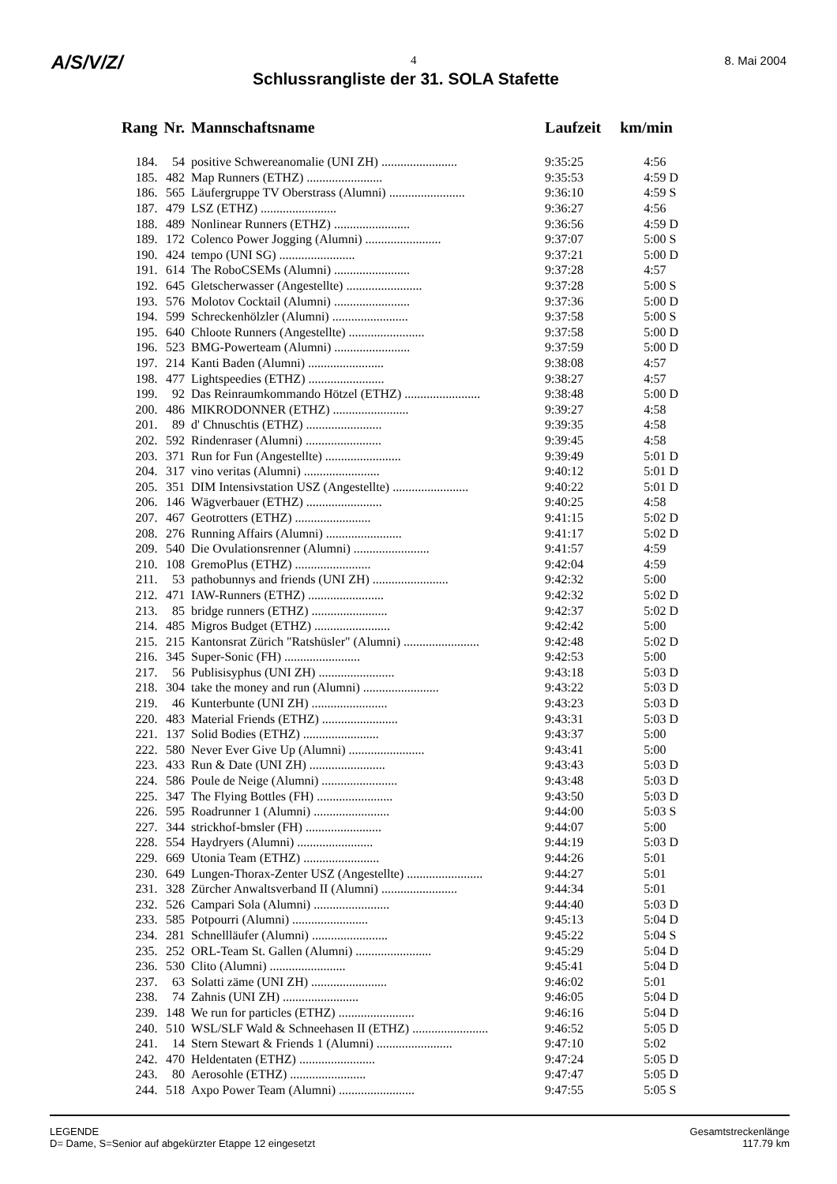A/S/V/Z/ 4 8. Mai 2004
Schlussrangliste der 31. SOLA Stafette
| Rang | Nr. | Mannschaftsname | Laufzeit | km/min |
| --- | --- | --- | --- | --- |
| 184. | 54 | positive Schwereanomalie (UNI ZH) ........................ | 9:35:25 | 4:56 |
| 185. | 482 | Map Runners (ETHZ) ........................ | 9:35:53 | 4:59 D |
| 186. | 565 | Läufergruppe TV Oberstrass (Alumni) ........................ | 9:36:10 | 4:59 S |
| 187. | 479 | LSZ (ETHZ) ........................ | 9:36:27 | 4:56 |
| 188. | 489 | Nonlinear Runners (ETHZ) ........................ | 9:36:56 | 4:59 D |
| 189. | 172 | Colenco Power Jogging (Alumni) ........................ | 9:37:07 | 5:00 S |
| 190. | 424 | tempo (UNI SG) ........................ | 9:37:21 | 5:00 D |
| 191. | 614 | The RoboCSEMs (Alumni) ........................ | 9:37:28 | 4:57 |
| 192. | 645 | Gletscherwasser (Angestellte) ........................ | 9:37:28 | 5:00 S |
| 193. | 576 | Molotov Cocktail (Alumni) ........................ | 9:37:36 | 5:00 D |
| 194. | 599 | Schreckenhölzler (Alumni) ........................ | 9:37:58 | 5:00 S |
| 195. | 640 | Chloote Runners (Angestellte) ........................ | 9:37:58 | 5:00 D |
| 196. | 523 | BMG-Powerteam (Alumni) ........................ | 9:37:59 | 5:00 D |
| 197. | 214 | Kanti Baden (Alumni) ........................ | 9:38:08 | 4:57 |
| 198. | 477 | Lightspeedies (ETHZ) ........................ | 9:38:27 | 4:57 |
| 199. | 92 | Das Reinraumkommando Hötzel (ETHZ) ........................ | 9:38:48 | 5:00 D |
| 200. | 486 | MIKRODONNER (ETHZ) ........................ | 9:39:27 | 4:58 |
| 201. | 89 | d' Chnuschtis (ETHZ) ........................ | 9:39:35 | 4:58 |
| 202. | 592 | Rindenraser (Alumni) ........................ | 9:39:45 | 4:58 |
| 203. | 371 | Run for Fun (Angestellte) ........................ | 9:39:49 | 5:01 D |
| 204. | 317 | vino veritas (Alumni) ........................ | 9:40:12 | 5:01 D |
| 205. | 351 | DIM Intensivstation USZ (Angestellte) ........................ | 9:40:22 | 5:01 D |
| 206. | 146 | Wägverbauer (ETHZ) ........................ | 9:40:25 | 4:58 |
| 207. | 467 | Geotrotters (ETHZ) ........................ | 9:41:15 | 5:02 D |
| 208. | 276 | Running Affairs (Alumni) ........................ | 9:41:17 | 5:02 D |
| 209. | 540 | Die Ovulationsrenner (Alumni) ........................ | 9:41:57 | 4:59 |
| 210. | 108 | GremoPlus (ETHZ) ........................ | 9:42:04 | 4:59 |
| 211. | 53 | pathobunnys and friends (UNI ZH) ........................ | 9:42:32 | 5:00 |
| 212. | 471 | IAW-Runners (ETHZ) ........................ | 9:42:32 | 5:02 D |
| 213. | 85 | bridge runners (ETHZ) ........................ | 9:42:37 | 5:02 D |
| 214. | 485 | Migros Budget (ETHZ) ........................ | 9:42:42 | 5:00 |
| 215. | 215 | Kantonsrat Zürich "Ratshüsler" (Alumni) ........................ | 9:42:48 | 5:02 D |
| 216. | 345 | Super-Sonic (FH) ........................ | 9:42:53 | 5:00 |
| 217. | 56 | Publisisyphus (UNI ZH) ........................ | 9:43:18 | 5:03 D |
| 218. | 304 | take the money and run (Alumni) ........................ | 9:43:22 | 5:03 D |
| 219. | 46 | Kunterbunte (UNI ZH) ........................ | 9:43:23 | 5:03 D |
| 220. | 483 | Material Friends (ETHZ) ........................ | 9:43:31 | 5:03 D |
| 221. | 137 | Solid Bodies (ETHZ) ........................ | 9:43:37 | 5:00 |
| 222. | 580 | Never Ever Give Up (Alumni) ........................ | 9:43:41 | 5:00 |
| 223. | 433 | Run & Date (UNI ZH) ........................ | 9:43:43 | 5:03 D |
| 224. | 586 | Poule de Neige (Alumni) ........................ | 9:43:48 | 5:03 D |
| 225. | 347 | The Flying Bottles (FH) ........................ | 9:43:50 | 5:03 D |
| 226. | 595 | Roadrunner 1 (Alumni) ........................ | 9:44:00 | 5:03 S |
| 227. | 344 | strickhof-bmsler (FH) ........................ | 9:44:07 | 5:00 |
| 228. | 554 | Haydryers (Alumni) ........................ | 9:44:19 | 5:03 D |
| 229. | 669 | Utonia Team (ETHZ) ........................ | 9:44:26 | 5:01 |
| 230. | 649 | Lungen-Thorax-Zenter USZ (Angestellte) ........................ | 9:44:27 | 5:01 |
| 231. | 328 | Zürcher Anwaltsverband II (Alumni) ........................ | 9:44:34 | 5:01 |
| 232. | 526 | Campari Sola (Alumni) ........................ | 9:44:40 | 5:03 D |
| 233. | 585 | Potpourri (Alumni) ........................ | 9:45:13 | 5:04 D |
| 234. | 281 | Schnellläufer (Alumni) ........................ | 9:45:22 | 5:04 S |
| 235. | 252 | ORL-Team St. Gallen (Alumni) ........................ | 9:45:29 | 5:04 D |
| 236. | 530 | Clito (Alumni) ........................ | 9:45:41 | 5:04 D |
| 237. | 63 | Solatti zäme (UNI ZH) ........................ | 9:46:02 | 5:01 |
| 238. | 74 | Zahnis (UNI ZH) ........................ | 9:46:05 | 5:04 D |
| 239. | 148 | We run for particles (ETHZ) ........................ | 9:46:16 | 5:04 D |
| 240. | 510 | WSL/SLF Wald & Schneehasen II (ETHZ) ........................ | 9:46:52 | 5:05 D |
| 241. | 14 | Stern Stewart & Friends 1 (Alumni) ........................ | 9:47:10 | 5:02 |
| 242. | 470 | Heldentaten (ETHZ) ........................ | 9:47:24 | 5:05 D |
| 243. | 80 | Aerosohle (ETHZ) ........................ | 9:47:47 | 5:05 D |
| 244. | 518 | Axpo Power Team (Alumni) ........................ | 9:47:55 | 5:05 S |
LEGENDE
D= Dame, S=Senior auf abgekürzter Etappe 12 eingesetzt
Gesamtstreckenlänge
117.79 km